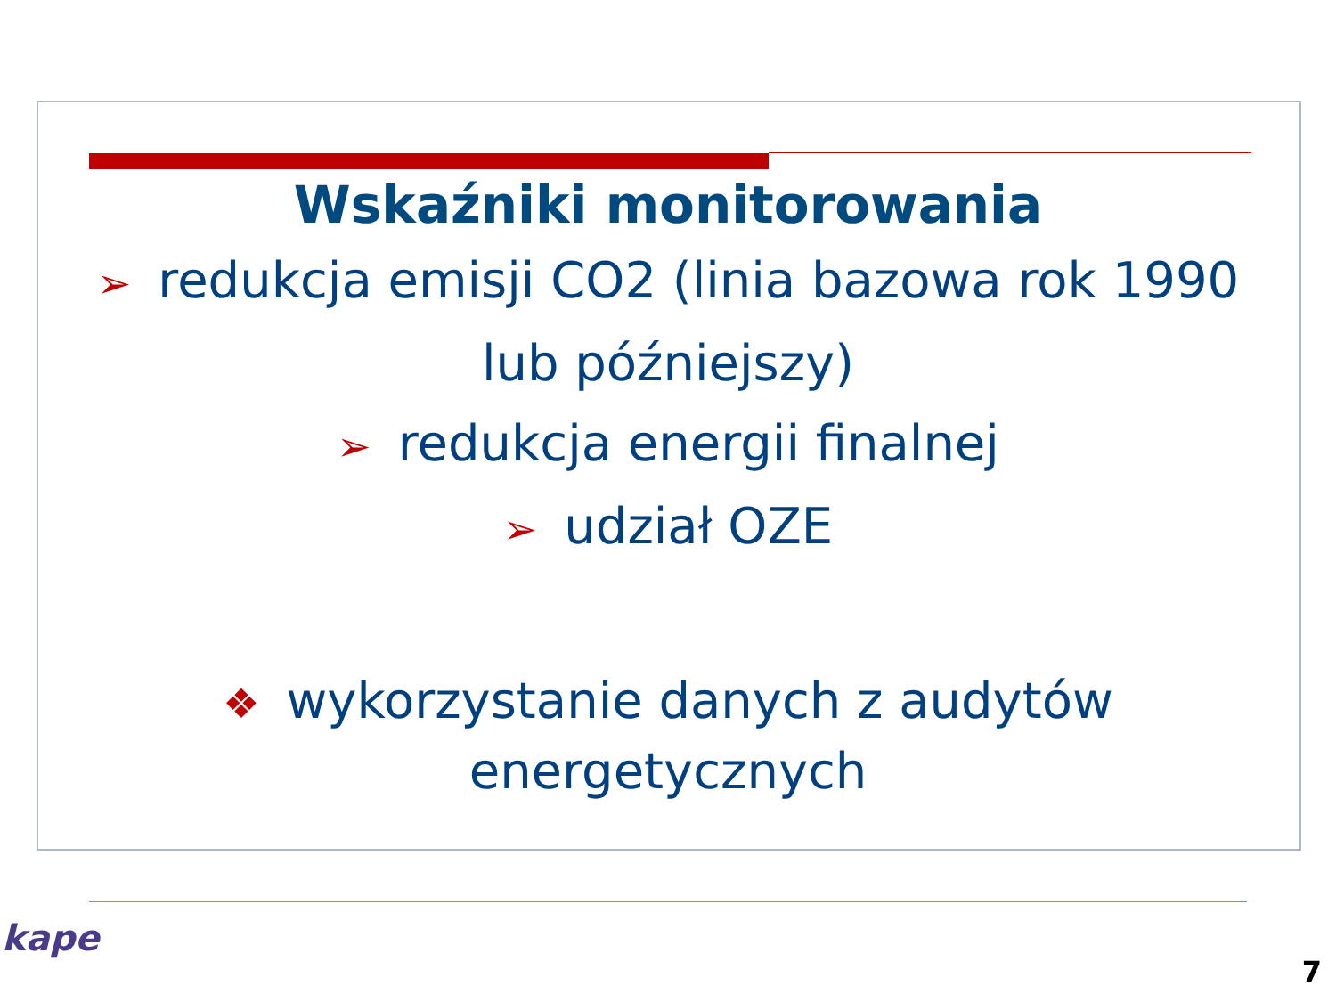Wskaźniki monitorowania
➢ redukcja emisji CO2 (linia bazowa rok 1990 lub późniejszy)
➢ redukcja energii finalnej
➢ udział OZE
❖ wykorzystanie danych z audytów energetycznych
kape
7